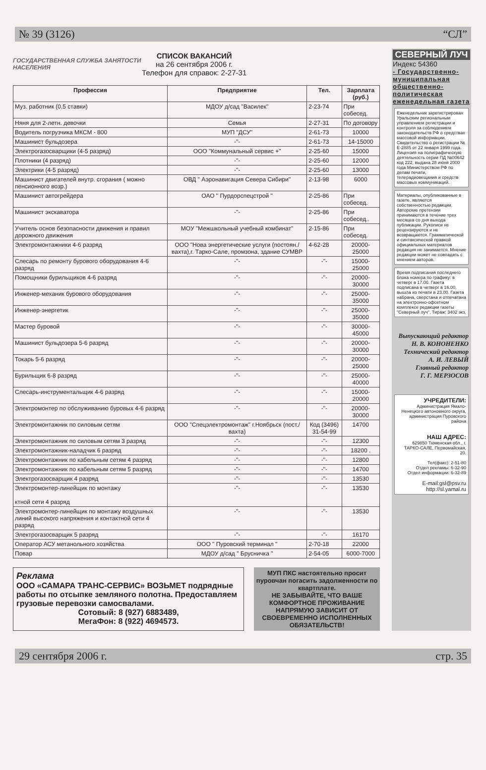№ 39 (3126) “СЛ”
ГОСУДАРСТВЕННАЯ СЛУЖБА ЗАНЯТОСТИ НАСЕЛЕНИЯ
СПИСОК ВАКАНСИЙ
на 26 сентября 2006 г.
Телефон для справок: 2-27-31
| Профессия | Предприятие | Тел. | Зарплата (руб.) |
| --- | --- | --- | --- |
| Муз. работник (0,5 ставки) | МДОУ д/сад "Василек" | 2-23-74 | При собесед. |
| Няня для 2-летн. девочки | Семья | 2-27-31 | По договору |
| Водитель погрузчика МКСМ - 800 | МУП "ДСУ" | 2-61-73 | 10000 |
| Машинист бульдозера | -"- | 2-61-73 | 14-15000 |
| Электрогазосварщики (4-5 разряд) | ООО "Коммунальный сервис +" | 2-25-60 | 15000 |
| Плотники (4 разряд) | -"- | 2-25-60 | 12000 |
| Электрики (4-5 разряд) | -"- | 2-25-60 | 13000 |
| Машинист двигателей внутр. сгорания ( можно пенсионного возр.) | ОВД " Аэронавигация Севера Сибири" | 2-13-98 | 6000 |
| Машинист автогрейдера | ОАО " Пурдорспецстрой " | 2-25-86 | При собесед. |
| Машинист экскаватора | -"- | 2-25-86 | При собесед.. |
| Учитель основ безопасности движения и правил дорожного движения | МОУ "Межшкольный учебный комбинат" | 2-15-86 | При собесед. |
| Электромонтажники 4-6 разряд | ООО "Нова энергетические услуги (постоян./ вахта),г. Тарко-Сале, промзона, здание СУМВР | 4-62-28 | 20000-25000 |
| Слесарь по ремонту бурового оборудования 4-6 разряд | -"- | -"- | 15000-25000 |
| Помощники бурильщиков 4-6 разряд | -"- | -"- | 20000-30000 |
| Инженер-механик бурового оборудования | -"- | -"- | 25000-35000 |
| Инженер-энергетик | -"- | -"- | 25000-35000 |
| Мастер буровой | -"- | -"- | 30000-45000 |
| Машинист бульдозера 5-6 разряд | -"- | -"- | 20000-30000 |
| Токарь 5-6 разряд | -"- | -"- | 20000-25000 |
| Бурильщик 6-8 разряд | -"- | -"- | 25000-40000 |
| Слесарь-инструментальщик 4-6 разряд | -"- | -"- | 15000-20000 |
| Электромонтер по обслуживанию буровых 4-6 разряд | -"- | -"- | 20000-30000 |
| Электромонтажник по силовым сетям | ООО "Спецэлектромонтаж" г.Ноябрьск (пост./вахта) | Код (3496) 31-54-99 | 14700 |
| Электромонтажник по силовым сетям 3 разряд | -"- | -"- | 12300 |
| Электромонтажник-наладчик 6 разряд | -"- | -"- | 18200 . |
| Электромонтажник по кабельным сетям 4 разряд | -"- | -"- | 12800 |
| Электромонтажник по кабельным сетям 5 разряд | -"- | -"- | 14700 |
| Электрогазосварщик 4 разряд | -"- | -"- | 13530 |
| Электромонтер-линейщик по монтажу ктной сети 4 разряд | -"- | -"- | 13530 |
| Электромонтер-линейщик по монтажу воздушных линий высокого напряжения и контактной сети 4 разряд | -"- | -"- | 13530 |
| Электрогазосварщик 5 разряд | -"- | -"- | 16170 |
| Оператор АСУ метанольного хозяйства | ООО " Пуровский терминал " | 2-70-18 | 22000 |
| Повар | МДОУ д/сад " Брусничка " | 2-54-05 | 6000-7000 |
Реклама
ООО «САМАРА ТРАНС-СЕРВИС» ВОЗЬМЕТ подрядные работы по отсыпке земляного полотна. Предоставляем грузовые перевозки самосвалами.
Сотовый: 8 (927) 6883489,
МегаФон: 8 (922) 4694573.
МУП ПКС настоятельно просит пуровчан погасить задолженности по квартплате.
НЕ ЗАБЫВАЙТЕ, ЧТО ВАШЕ КОМФОРТНОЕ ПРОЖИВАНИЕ НАПРЯМУЮ ЗАВИСИТ ОТ СВОЕВРЕМЕННО ИСПОЛНЕННЫХ ОБЯЗАТЕЛЬСТВ!
СЕВЕРНЫЙ ЛУЧ
Индекс 54360
- Государственно-муниципальная общественно-политическая еженедельная газета
Еженедельник зарегистрирован Уральским региональным управлением регистрации и контроля за соблюдением законодательств РФ о средствах массовой информации. Свидетельство о регистрации № Е-2885 от 22 января 1999 года. Лицензия на полиграфическую деятельность серии ПД №00642 код 222, выдана 28 июня 2000 года Министерством РФ по делам печати, телерадиовещания и средств массовых коммуникаций.
Материалы, опубликованные в газете, являются собственностью редакции. Авторские претензии принимаются в течение трех месяцев со дня выхода публикации. Рукописи не рецензируются и не возвращаются. Грамматической и синтаксической правкой официальных материалов редакция не занимается. Мнение редакции может не совпадать с мнением авторов.
Время подписания последнего блока номера по графику: в четверг в 17.00. Газета подписана в четверг в 16.00, вышла из печати в 23.00. Газета набрана, сверстана и отпечатана на электронно-офсетном комплексе редакции газеты "Северный луч". Тираж: 3402 экз.
Выпускающий редактор
Н. В. КОНОНЕНКО
Технический редактор
А. И. ЛЕВЫЙ
Главный редактор
Г. Г. МЕРЗОСОВ
УЧРЕДИТЕЛИ:
Администрация Ямало-Ненецкого автономного округа, администрация Пуровского района
НАШ АДРЕС:
629850 Тюменская обл., г. ТАРКО-САЛЕ, Первомайская, 20.
Тел(факс): 2-51-80
Отдел рекламы: 6-32-90
Отдел информации: 6-32-89
E-mail:gsl@psv.ru
http://sl.yamal.ru
29 сентября 2006 г. стр. 35